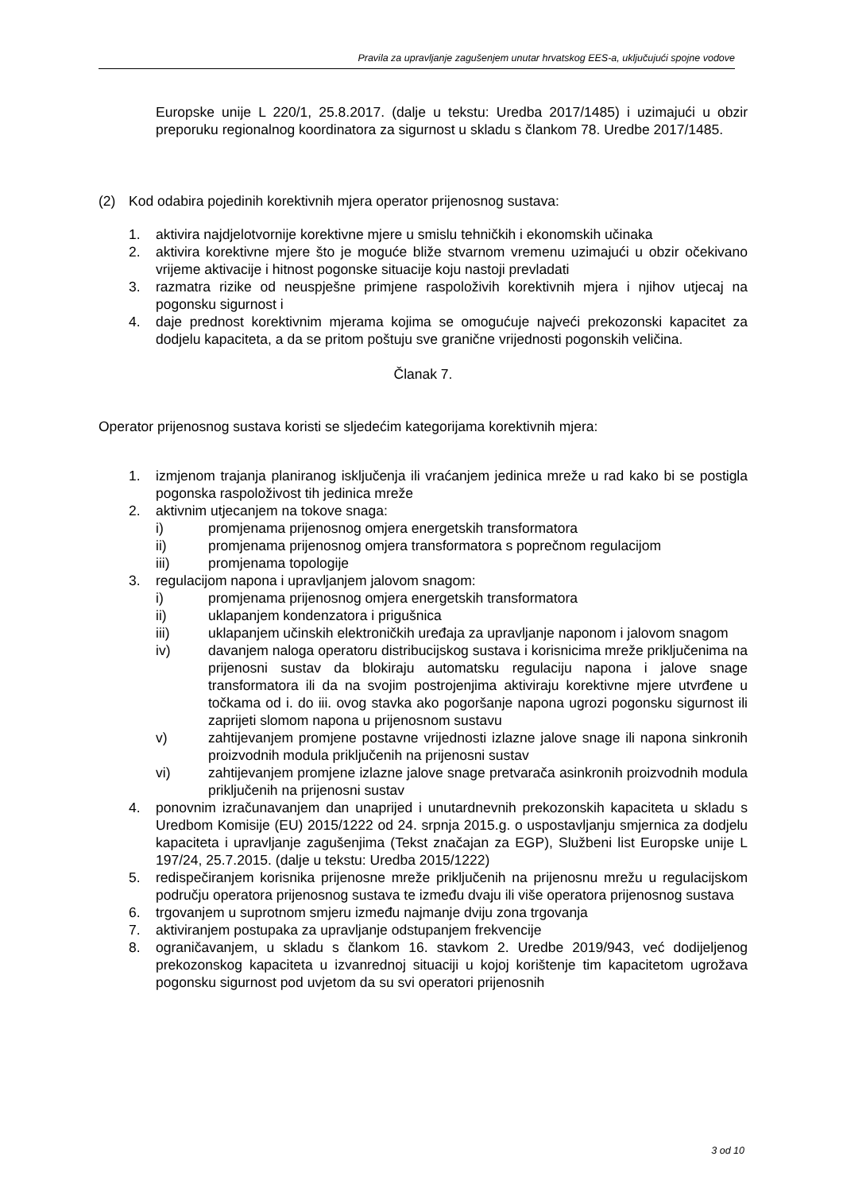Pravila za upravljanje zagušenjem unutar hrvatskog EES-a, uključujući spojne vodove
Europske unije L 220/1, 25.8.2017. (dalje u tekstu: Uredba 2017/1485) i uzimajući u obzir preporuku regionalnog koordinatora za sigurnost u skladu s člankom 78. Uredbe 2017/1485.
(2) Kod odabira pojedinih korektivnih mjera operator prijenosnog sustava:
1. aktivira najdjelotvornije korektivne mjere u smislu tehničkih i ekonomskih učinaka
2. aktivira korektivne mjere što je moguće bliže stvarnom vremenu uzimajući u obzir očekivano vrijeme aktivacije i hitnost pogonske situacije koju nastoji prevladati
3. razmatra rizike od neuspješne primjene raspoloživih korektivnih mjera i njihov utjecaj na pogonsku sigurnost i
4. daje prednost korektivnim mjerama kojima se omogućuje najveći prekozonski kapacitet za dodjelu kapaciteta, a da se pritom poštuju sve granične vrijednosti pogonskih veličina.
Članak 7.
Operator prijenosnog sustava koristi se sljedećim kategorijama korektivnih mjera:
1. izmjenom trajanja planiranog isključenja ili vraćanjem jedinica mreže u rad kako bi se postigla pogonska raspoloživost tih jedinica mreže
2. aktivnim utjecanjem na tokove snaga:
i) promjenama prijenosnog omjera energetskih transformatora
ii) promjenama prijenosnog omjera transformatora s poprečnom regulacijom
iii) promjenama topologije
3. regulacijom napona i upravljanjem jalovom snagom:
i) promjenama prijenosnog omjera energetskih transformatora
ii) uklapanjem kondenzatora i prigušnica
iii) uklapanjem učinskih elektroničkih uređaja za upravljanje naponom i jalovom snagom
iv) davanjem naloga operatoru distribucijskog sustava i korisnicima mreže priključenima na prijenosni sustav da blokiraju automatsku regulaciju napona i jalove snage transformatora ili da na svojim postrojenjima aktiviraju korektivne mjere utvrđene u točkama od i. do iii. ovog stavka ako pogoršanje napona ugrozi pogonsku sigurnost ili zaprijeti slomom napona u prijenosnom sustavu
v) zahtijevanjem promjene postavne vrijednosti izlazne jalove snage ili napona sinkronih proizvodnih modula priključenih na prijenosni sustav
vi) zahtijevanjem promjene izlazne jalove snage pretvarača asinkronih proizvodnih modula priključenih na prijenosni sustav
4. ponovnim izračunavanjem dan unaprijed i unutardnevnih prekozonskih kapaciteta u skladu s Uredbom Komisije (EU) 2015/1222 od 24. srpnja 2015.g. o uspostavljanju smjernica za dodjelu kapaciteta i upravljanje zagušenjima (Tekst značajan za EGP), Službeni list Europske unije L 197/24, 25.7.2015. (dalje u tekstu: Uredba 2015/1222)
5. redispečiranjem korisnika prijenosne mreže priključenih na prijenosnu mrežu u regulacijskom području operatora prijenosnog sustava te između dvaju ili više operatora prijenosnog sustava
6. trgovanjem u suprotnom smjeru između najmanje dviju zona trgovanja
7. aktiviranjem postupaka za upravljanje odstupanjem frekvencije
8. ograničavanjem, u skladu s člankom 16. stavkom 2. Uredbe 2019/943, već dodijeljenog prekozonskog kapaciteta u izvanrednoj situaciji u kojoj korištenje tim kapacitetom ugrožava pogonsku sigurnost pod uvjetom da su svi operatori prijenosnih
3 od 10